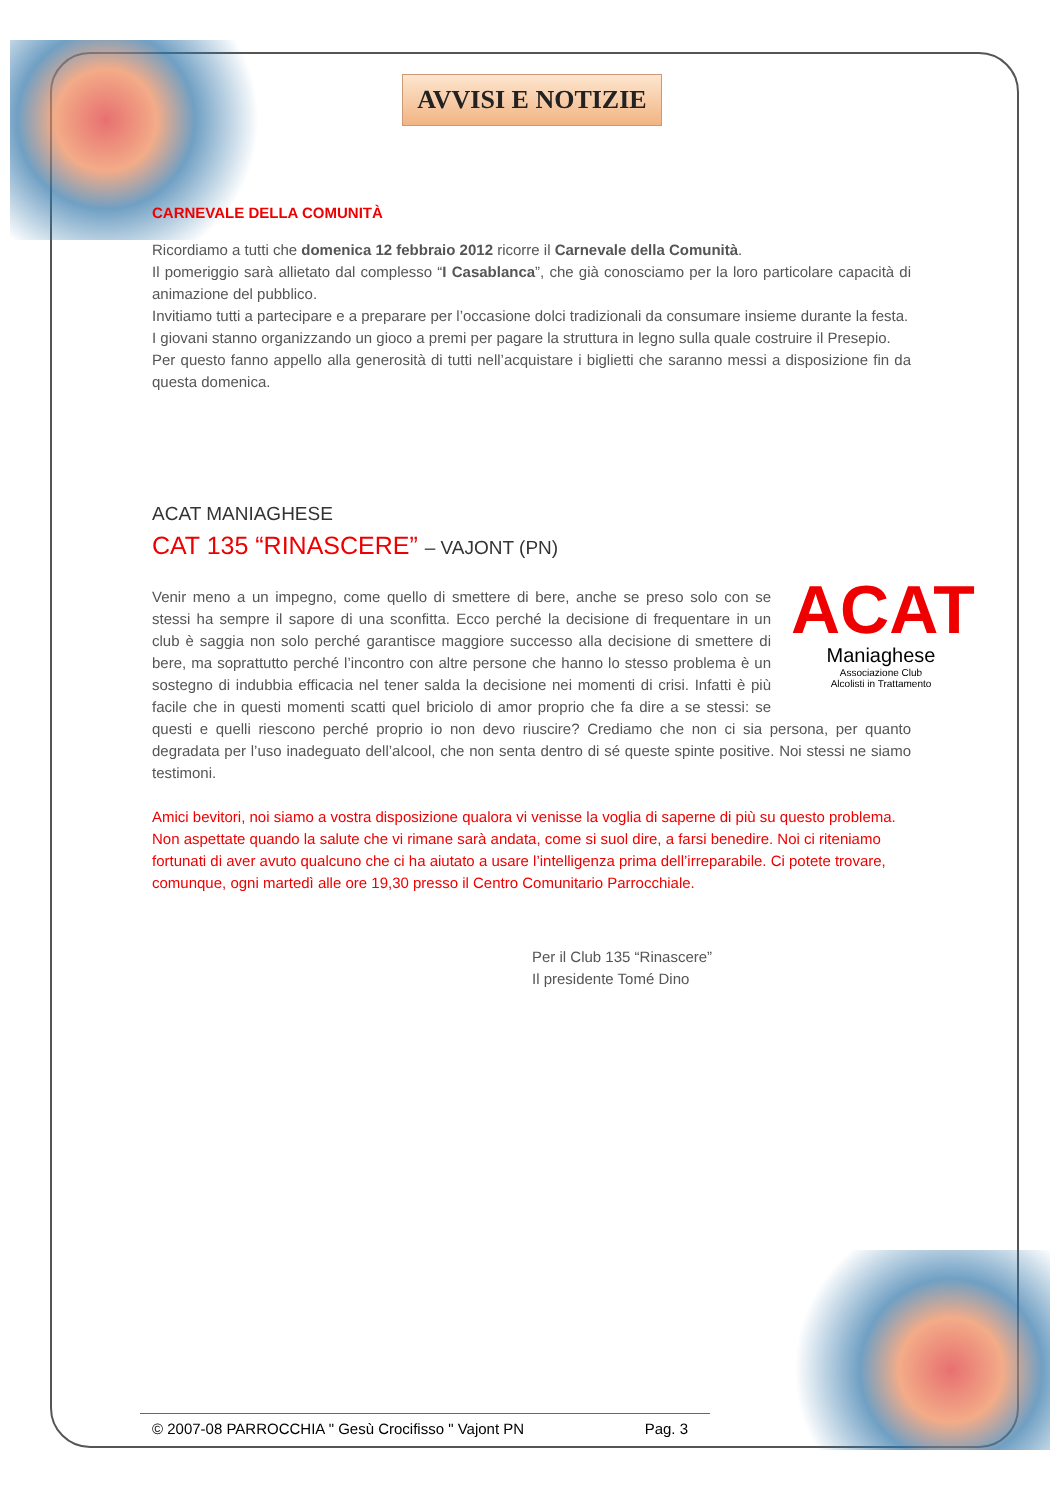AVVISI E NOTIZIE
CARNEVALE DELLA COMUNITÀ
Ricordiamo a tutti che domenica 12 febbraio 2012 ricorre il Carnevale della Comunità.
Il pomeriggio sarà allietato dal complesso “I Casablanca”, che già conosciamo per la loro particolare capacità di animazione del pubblico.
Invitiamo tutti a partecipare e a preparare per l’occasione dolci tradizionali da consumare insieme durante la festa.
I giovani stanno organizzando un gioco a premi per pagare la struttura in legno sulla quale costruire il Presepio.
Per questo fanno appello alla generosità di tutti nell’acquistare i biglietti che saranno messi a disposizione fin da questa domenica.
ACAT MANIAGHESE
CAT 135 “RINASCERE” – VAJONT (PN)
ACAT
Maniaghese
Associazione Club
Alcolisti in Trattamento
Venir meno a un impegno, come quello di smettere di bere, anche se preso solo con se stessi ha sempre il sapore di una sconfitta. Ecco perché la decisione di frequentare in un club è saggia non solo perché garantisce maggiore successo alla decisione di smettere di bere, ma soprattutto perché l’incontro con altre persone che hanno lo stesso problema è un sostegno di indubbia efficacia nel tener salda la decisione nei momenti di crisi. Infatti è più facile che in questi momenti scatti quel briciolo di amor proprio che fa dire a se stessi: se questi e quelli riescono perché proprio io non devo riuscire? Crediamo che non ci sia persona, per quanto degradata per l’uso inadeguato dell’alcool, che non senta dentro di sé queste spinte positive. Noi stessi ne siamo testimoni.
Amici bevitori, noi siamo a vostra disposizione qualora vi venisse la voglia di saperne di più su questo problema. Non aspettate quando la salute che vi rimane sarà andata, come si suol dire, a farsi benedire. Noi ci riteniamo fortunati di aver avuto qualcuno che ci ha aiutato a usare l’intelligenza prima dell’irreparabile. Ci potete trovare, comunque, ogni martedì alle ore 19,30 presso il Centro Comunitario Parrocchiale.
Per il Club 135 “Rinascere”
Il presidente Tomé Dino
© 2007-08 PARROCCHIA " Gesù Crocifisso " Vajont PN Pag. 3